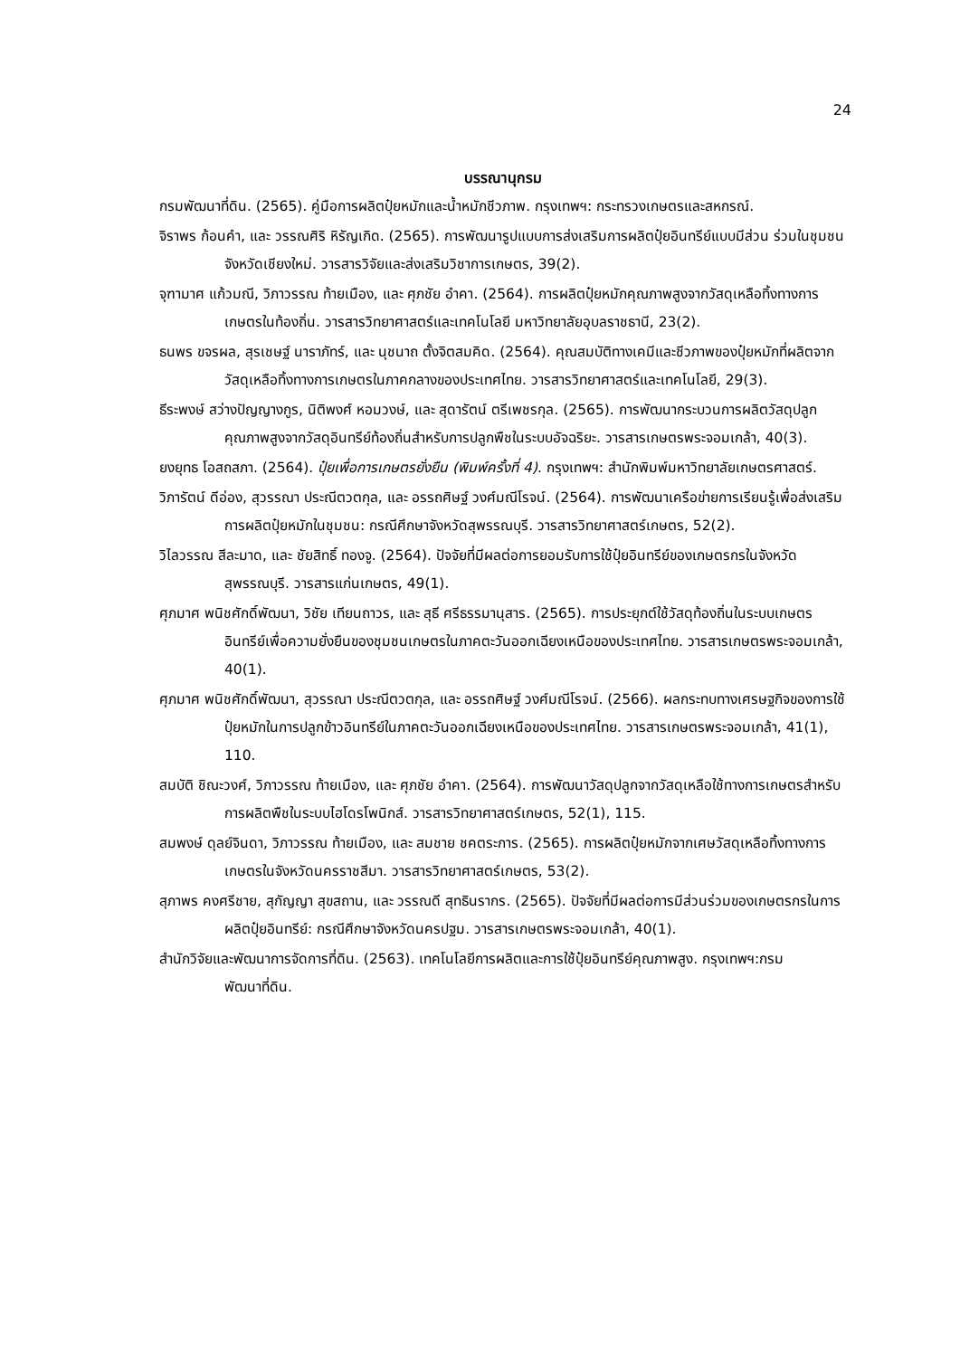24
บรรณานุกรม
กรมพัฒนาที่ดิน. (2565). คู่มือการผลิตปุ๋ยหมักและน้ำหมักชีวภาพ. กรุงเทพฯ: กระทรวงเกษตรและสหกรณ์.
จิราพร ก้อนคำ, และ วรรณศิริ หิรัญเกิด. (2565). การพัฒนารูปแบบการส่งเสริมการผลิตปุ๋ยอินทรีย์แบบมีส่วน ร่วมในชุมชนจังหวัดเชียงใหม่. วารสารวิจัยและส่งเสริมวิชาการเกษตร, 39(2).
จุฑามาศ แก้วมณี, วิภาวรรณ ท้ายเมือง, และ ศุภชัย อำคา. (2564). การผลิตปุ๋ยหมักคุณภาพสูงจากวัสดุเหลือทิ้งทางการเกษตรในท้องถิ่น. วารสารวิทยาศาสตร์และเทคโนโลยี มหาวิทยาลัยอุบลราชธานี, 23(2).
ธนพร ขจรผล, สุรเชษฐ์ นาราภัทร์, และ นุชนาถ ตั้งจิตสมคิด. (2564). คุณสมบัติทางเคมีและชีวภาพของปุ๋ยหมักที่ผลิตจากวัสดุเหลือทิ้งทางการเกษตรในภาคกลางของประเทศไทย. วารสารวิทยาศาสตร์และเทคโนโลยี, 29(3).
ธีระพงษ์ สว่างปัญญางกูร, นิติพงศ์ หอมวงษ์, และ สุดารัตน์ ตรีเพชรกุล. (2565). การพัฒนากระบวนการผลิตวัสดุปลูกคุณภาพสูงจากวัสดุอินทรีย์ท้องถิ่นสำหรับการปลูกพืชในระบบอัจฉริยะ. วารสารเกษตรพระจอมเกล้า, 40(3).
ยงยุทธ โอสถสภา. (2564). ปุ๋ยเพื่อการเกษตรยั่งยืน (พิมพ์ครั้งที่ 4). กรุงเทพฯ: สำนักพิมพ์มหาวิทยาลัยเกษตรศาสตร์.
วิภารัตน์ ดีอ่อง, สุวรรณา ประณีตวตกุล, และ อรรถศิษฐ์ วงศ์มณีโรจน์. (2564). การพัฒนาเครือข่ายการเรียนรู้เพื่อส่งเสริมการผลิตปุ๋ยหมักในชุมชน: กรณีศึกษาจังหวัดสุพรรณบุรี. วารสารวิทยาศาสตร์เกษตร, 52(2).
วิไลวรรณ สีละมาด, และ ชัยสิทธิ์ ทองจู. (2564). ปัจจัยที่มีผลต่อการยอมรับการใช้ปุ๋ยอินทรีย์ของเกษตรกรในจังหวัดสุพรรณบุรี. วารสารแก่นเกษตร, 49(1).
ศุภมาศ พนิชศักดิ์พัฒนา, วิชัย เทียนถาวร, และ สุธี ศรีธรรมานุสาร. (2565). การประยุกต์ใช้วัสดุท้องถิ่นในระบบเกษตรอินทรีย์เพื่อความยั่งยืนของชุมชนเกษตรในภาคตะวันออกเฉียงเหนือของประเทศไทย. วารสารเกษตรพระจอมเกล้า, 40(1).
ศุภมาศ พนิชศักดิ์พัฒนา, สุวรรณา ประณีตวตกุล, และ อรรถศิษฐ์ วงศ์มณีโรจน์. (2566). ผลกระทบทางเศรษฐกิจของการใช้ปุ๋ยหมักในการปลูกข้าวอินทรีย์ในภาคตะวันออกเฉียงเหนือของประเทศไทย. วารสารเกษตรพระจอมเกล้า, 41(1), 110.
สมบัติ ชิณะวงศ์, วิภาวรรณ ท้ายเมือง, และ ศุภชัย อำคา. (2564). การพัฒนาวัสดุปลูกจากวัสดุเหลือใช้ทางการเกษตรสำหรับการผลิตพืชในระบบไฮโดรโพนิกส์. วารสารวิทยาศาสตร์เกษตร, 52(1), 115.
สมพงษ์ ดุลย์จินดา, วิภาวรรณ ท้ายเมือง, และ สมชาย ชคตระการ. (2565). การผลิตปุ๋ยหมักจากเศษวัสดุเหลือทิ้งทางการเกษตรในจังหวัดนครราชสีมา. วารสารวิทยาศาสตร์เกษตร, 53(2).
สุภาพร คงศรีชาย, สุกัญญา สุขสถาน, และ วรรณดี สุทธินรากร. (2565). ปัจจัยที่มีผลต่อการมีส่วนร่วมของเกษตรกรในการผลิตปุ๋ยอินทรีย์: กรณีศึกษาจังหวัดนครปฐม. วารสารเกษตรพระจอมเกล้า, 40(1).
สำนักวิจัยและพัฒนาการจัดการที่ดิน. (2563). เทคโนโลยีการผลิตและการใช้ปุ๋ยอินทรีย์คุณภาพสูง. กรุงเทพฯ:กรมพัฒนาที่ดิน.